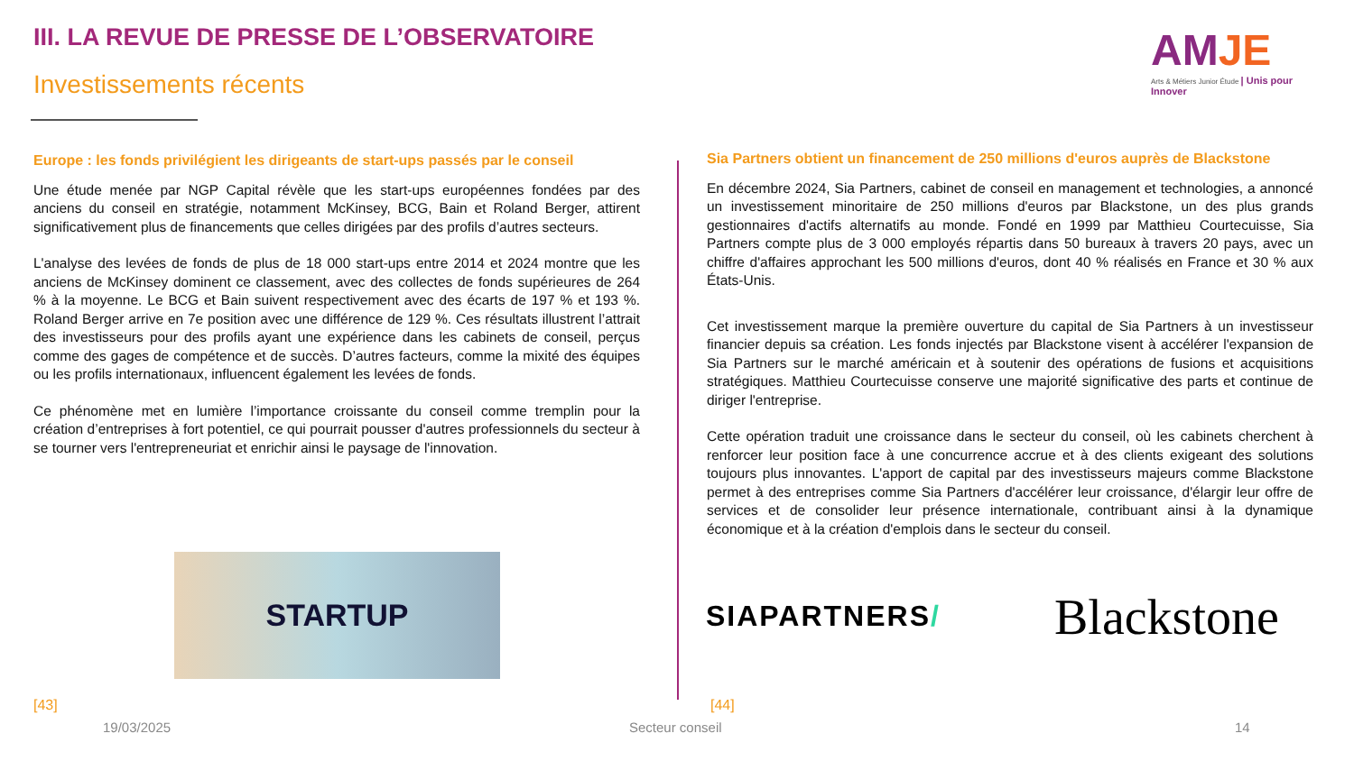III. LA REVUE DE PRESSE DE L’OBSERVATOIRE
Investissements récents
AMJE
Arts & Métiers Junior Étude | Unis pour Innover
Europe : les fonds privilégient les dirigeants de start-ups passés par le conseil
Une étude menée par NGP Capital révèle que les start-ups européennes fondées par des anciens du conseil en stratégie, notamment McKinsey, BCG, Bain et Roland Berger, attirent significativement plus de financements que celles dirigées par des profils d’autres secteurs.
L'analyse des levées de fonds de plus de 18 000 start-ups entre 2014 et 2024 montre que les anciens de McKinsey dominent ce classement, avec des collectes de fonds supérieures de 264 % à la moyenne. Le BCG et Bain suivent respectivement avec des écarts de 197 % et 193 %. Roland Berger arrive en 7e position avec une différence de 129 %. Ces résultats illustrent l’attrait des investisseurs pour des profils ayant une expérience dans les cabinets de conseil, perçus comme des gages de compétence et de succès. D’autres facteurs, comme la mixité des équipes ou les profils internationaux, influencent également les levées de fonds.
Ce phénomène met en lumière l’importance croissante du conseil comme tremplin pour la création d’entreprises à fort potentiel, ce qui pourrait pousser d'autres professionnels du secteur à se tourner vers l'entrepreneuriat et enrichir ainsi le paysage de l'innovation.
STARTUP
Sia Partners obtient un financement de 250 millions d'euros auprès de Blackstone
En décembre 2024, Sia Partners, cabinet de conseil en management et technologies, a annoncé un investissement minoritaire de 250 millions d'euros par Blackstone, un des plus grands gestionnaires d'actifs alternatifs au monde. Fondé en 1999 par Matthieu Courtecuisse, Sia Partners compte plus de 3 000 employés répartis dans 50 bureaux à travers 20 pays, avec un chiffre d'affaires approchant les 500 millions d'euros, dont 40 % réalisés en France et 30 % aux États-Unis.
Cet investissement marque la première ouverture du capital de Sia Partners à un investisseur financier depuis sa création. Les fonds injectés par Blackstone visent à accélérer l'expansion de Sia Partners sur le marché américain et à soutenir des opérations de fusions et acquisitions stratégiques. Matthieu Courtecuisse conserve une majorité significative des parts et continue de diriger l'entreprise.
Cette opération traduit une croissance dans le secteur du conseil, où les cabinets cherchent à renforcer leur position face à une concurrence accrue et à des clients exigeant des solutions toujours plus innovantes. L'apport de capital par des investisseurs majeurs comme Blackstone permet à des entreprises comme Sia Partners d'accélérer leur croissance, d'élargir leur offre de services et de consolider leur présence internationale, contribuant ainsi à la dynamique économique et à la création d'emplois dans le secteur du conseil.
SIAPARTNERS/ Blackstone
[43] [44]
19/03/2025 Secteur conseil 14